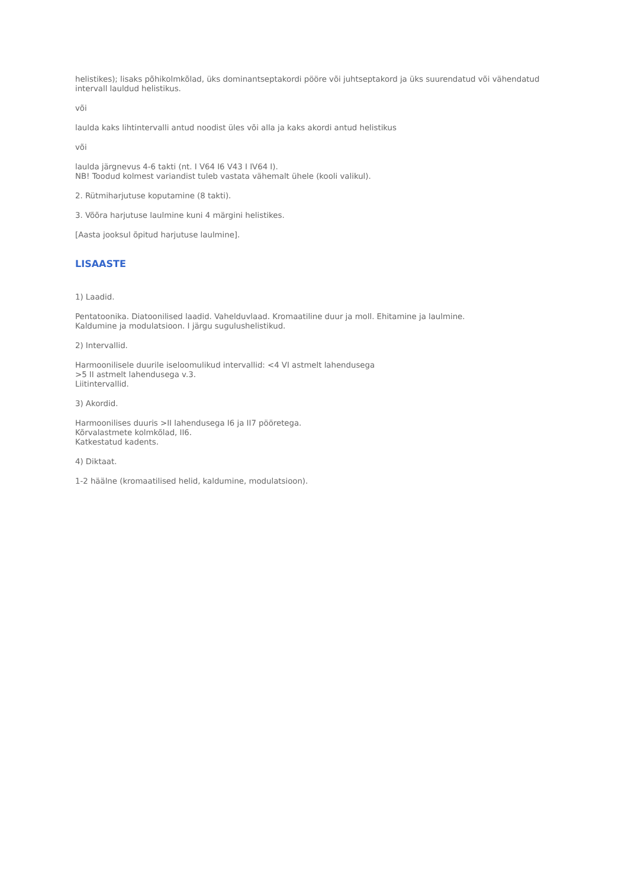helistikes); lisaks põhikolmkõlad, üks dominantseptakordi pööre või juhtseptakord ja üks suurendatud või vähendatud intervall lauldud helistikus.
või
laulda kaks lihtintervalli antud noodist üles või alla ja kaks akordi antud helistikus
või
laulda järgnevus 4-6 takti (nt. I V64 I6 V43 I IV64 I).
NB! Toodud kolmest variandist tuleb vastata vähemalt ühele (kooli valikul).
2. Rütmiharjutuse koputamine (8 takti).
3. Võõra harjutuse laulmine kuni 4 märgini helistikes.
[Aasta jooksul õpitud harjutuse laulmine].
LISAASTE
1) Laadid.
Pentatoonika. Diatoonilised laadid. Vahelduvlaad. Kromaatiline duur ja moll. Ehitamine ja laulmine.
Kaldumine ja modulatsioon. I järgu sugulushelistikud.
2) Intervallid.
Harmoonilisele duurile iseloomulikud intervallid: <4 VI astmelt lahendusega
>5 II astmelt lahendusega v.3.
Liitintervallid.
3) Akordid.
Harmoonilises duuris >II lahendusega I6 ja II7 pööretega.
Kõrvalastmete kolmkõlad, II6.
Katkestatud kadents.
4) Diktaat.
1-2 häälne (kromaatilised helid, kaldumine, modulatsioon).